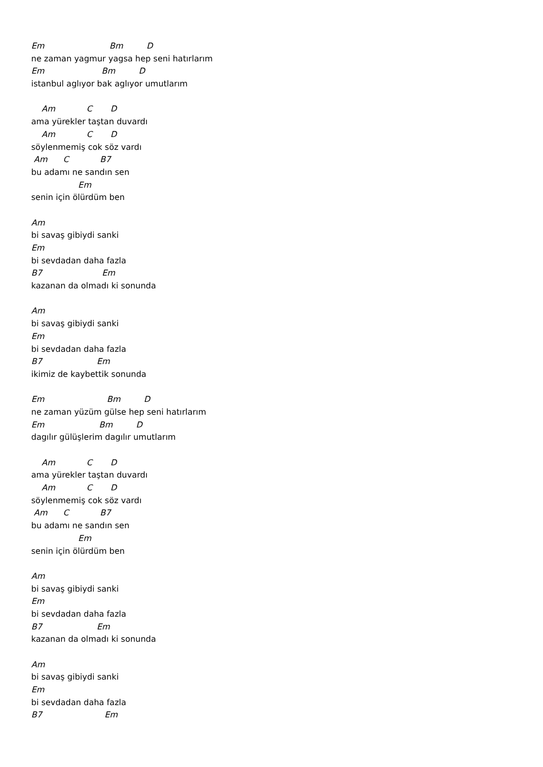Em Bm D
ne zaman yagmur yagsa hep seni hatırlarım
Em Bm D
istanbul aglıyor bak aglıyor umutlarım
Am C D
ama yürekler taştan duvardı
Am C D
söylenmemiş cok söz vardı
Am C B7
bu adamı ne sandın sen
Em
senin için ölürdüm ben
Am
bi savaş gibiydi sanki
Em
bi sevdadan daha fazla
B7 Em
kazanan da olmadı ki sonunda
Am
bi savaş gibiydi sanki
Em
bi sevdadan daha fazla
B7 Em
ikimiz de kaybettik sonunda
Em Bm D
ne zaman yüzüm gülse hep seni hatırlarım
Em Bm D
dagılır gülüşlerim dagılır umutlarım
Am C D
ama yürekler taştan duvardı
Am C D
söylenmemiş cok söz vardı
Am C B7
bu adamı ne sandın sen
Em
senin için ölürdüm ben
Am
bi savaş gibiydi sanki
Em
bi sevdadan daha fazla
B7 Em
kazanan da olmadı ki sonunda
Am
bi savaş gibiydi sanki
Em
bi sevdadan daha fazla
B7 Em